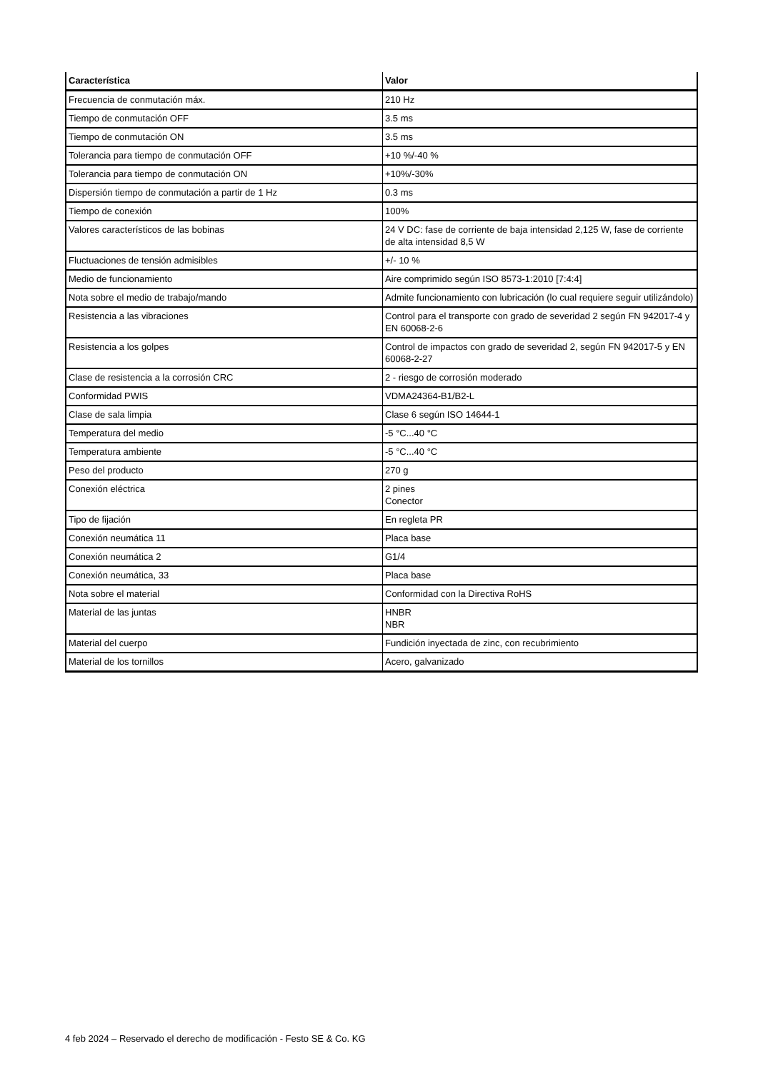| Característica | Valor |
| --- | --- |
| Frecuencia de conmutación máx. | 210 Hz |
| Tiempo de conmutación OFF | 3.5 ms |
| Tiempo de conmutación ON | 3.5 ms |
| Tolerancia para tiempo de conmutación OFF | +10 %/-40 % |
| Tolerancia para tiempo de conmutación ON | +10%/-30% |
| Dispersión tiempo de conmutación a partir de 1 Hz | 0.3 ms |
| Tiempo de conexión | 100% |
| Valores característicos de las bobinas | 24 V DC: fase de corriente de baja intensidad 2,125 W, fase de corriente de alta intensidad 8,5 W |
| Fluctuaciones de tensión admisibles | +/- 10 % |
| Medio de funcionamiento | Aire comprimido según ISO 8573-1:2010 [7:4:4] |
| Nota sobre el medio de trabajo/mando | Admite funcionamiento con lubricación (lo cual requiere seguir utilizándolo) |
| Resistencia a las vibraciones | Control para el transporte con grado de severidad 2 según FN 942017-4 y EN 60068-2-6 |
| Resistencia a los golpes | Control de impactos con grado de severidad 2, según FN 942017-5 y EN 60068-2-27 |
| Clase de resistencia a la corrosión CRC | 2 - riesgo de corrosión moderado |
| Conformidad PWIS | VDMA24364-B1/B2-L |
| Clase de sala limpia | Clase 6 según ISO 14644-1 |
| Temperatura del medio | -5 °C...40 °C |
| Temperatura ambiente | -5 °C...40 °C |
| Peso del producto | 270 g |
| Conexión eléctrica | 2 pines Conector |
| Tipo de fijación | En regleta PR |
| Conexión neumática 11 | Placa base |
| Conexión neumática 2 | G1/4 |
| Conexión neumática, 33 | Placa base |
| Nota sobre el material | Conformidad con la Directiva RoHS |
| Material de las juntas | HNBR NBR |
| Material del cuerpo | Fundición inyectada de zinc, con recubrimiento |
| Material de los tornillos | Acero, galvanizado |
4 feb 2024 – Reservado el derecho de modificación - Festo SE & Co. KG